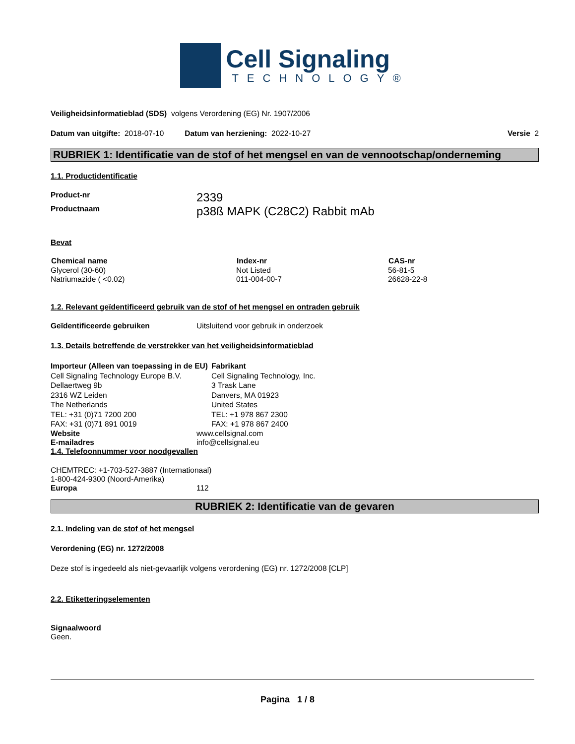Cell Signaling
TECHNOLOGY®
Veiligheidsinformatieblad (SDS) volgens Verordening (EG) Nr. 1907/2006
Datum van uitgifte: 2018-07-10 Datum van herziening: 2022-10-27 Versie 2
RUBRIEK 1: Identificatie van de stof of het mengsel en van de vennootschap/onderneming
1.1. Productidentificatie
| Product-nr | 2339 |
| Productnaam | p38ß MAPK (C28C2) Rabbit mAb |
Bevat
| Chemical name | Index-nr | CAS-nr |
| --- | --- | --- |
| Glycerol (30-60) | Not Listed | 56-81-5 |
| Natriumazide ( <0.02) | 011-004-00-7 | 26628-22-8 |
1.2. Relevant geïdentificeerd gebruik van de stof of het mengsel en ontraden gebruik
Geïdentificeerde gebruiken Uitsluitend voor gebruik in onderzoek
1.3. Details betreffende de verstrekker van het veiligheidsinformatieblad
Importeur (Alleen van toepassing in de EU)
Cell Signaling Technology Europe B.V.
Dellaertweg 9b
2316 WZ Leiden
The Netherlands
TEL: +31 (0)71 7200 200
FAX: +31 (0)71 891 0019
Fabrikant
Cell Signaling Technology, Inc.
3 Trask Lane
Danvers, MA 01923
United States
TEL: +1 978 867 2300
FAX: +1 978 867 2400
Website www.cellsignal.com
E-mailadres info@cellsignal.eu
1.4. Telefoonnummer voor noodgevallen
CHEMTREC: +1-703-527-3887 (Internationaal)
1-800-424-9300 (Noord-Amerika)
Europa 112
RUBRIEK 2: Identificatie van de gevaren
2.1. Indeling van de stof of het mengsel
Verordening (EG) nr. 1272/2008
Deze stof is ingedeeld als niet-gevaarlijk volgens verordening (EG) nr. 1272/2008 [CLP]
2.2. Etiketteringselementen
Signaalwoord
Geen.
Pagina 1 / 8